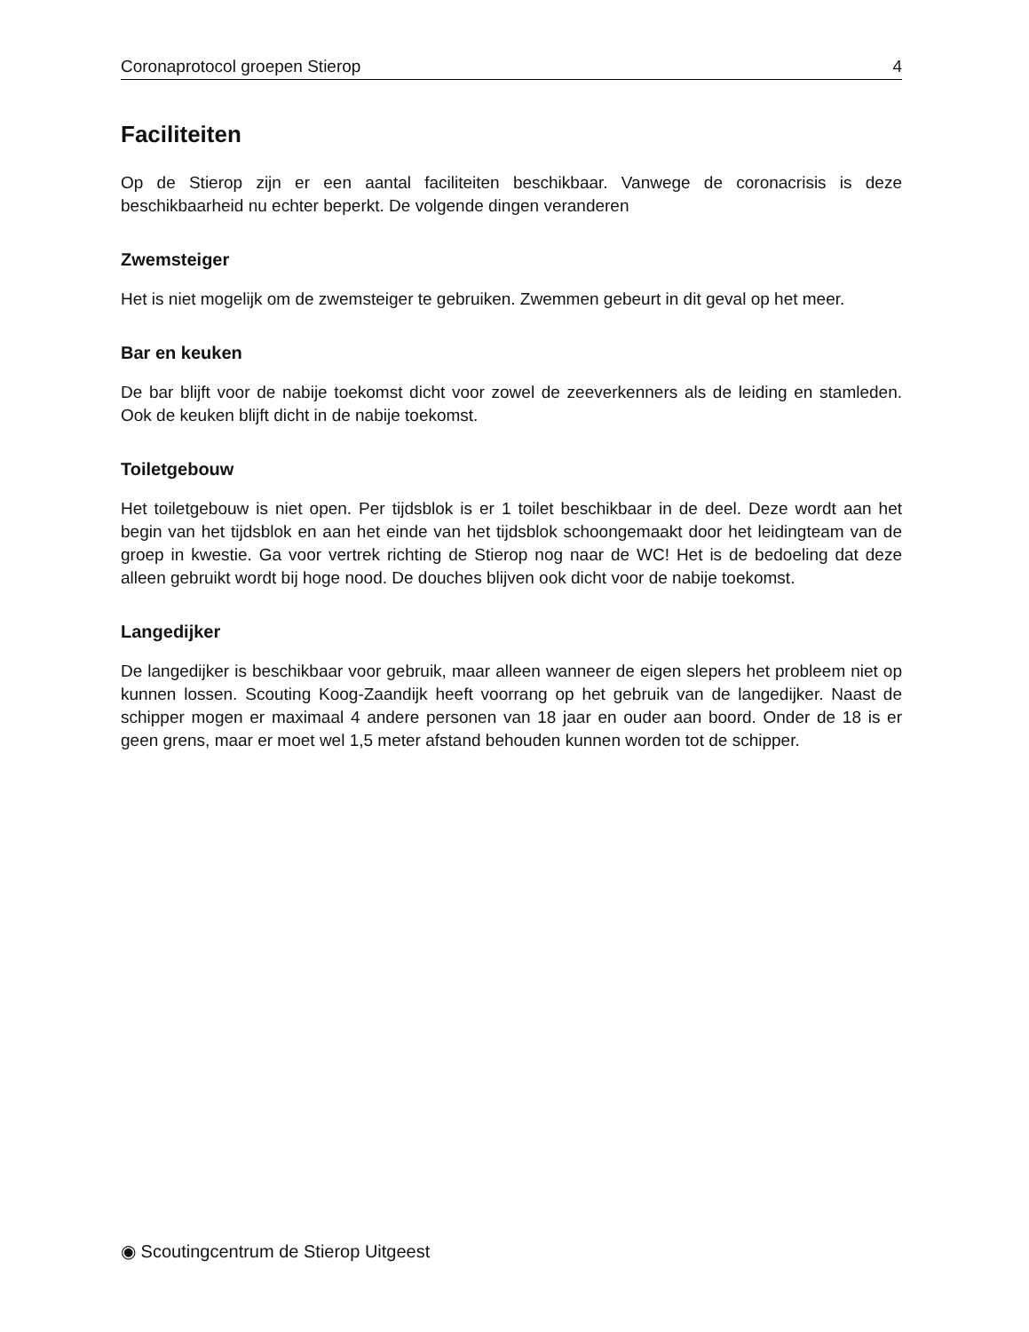Coronaprotocol groepen Stierop 4
Faciliteiten
Op de Stierop zijn er een aantal faciliteiten beschikbaar. Vanwege de coronacrisis is deze beschikbaarheid nu echter beperkt. De volgende dingen veranderen
Zwemsteiger
Het is niet mogelijk om de zwemsteiger te gebruiken. Zwemmen gebeurt in dit geval op het meer.
Bar en keuken
De bar blijft voor de nabije toekomst dicht voor zowel de zeeverkenners als de leiding en stamleden. Ook de keuken blijft dicht in de nabije toekomst.
Toiletgebouw
Het toiletgebouw is niet open. Per tijdsblok is er 1 toilet beschikbaar in de deel. Deze wordt aan het begin van het tijdsblok en aan het einde van het tijdsblok schoongemaakt door het leidingteam van de groep in kwestie. Ga voor vertrek richting de Stierop nog naar de WC! Het is de bedoeling dat deze alleen gebruikt wordt bij hoge nood. De douches blijven ook dicht voor de nabije toekomst.
Langedijker
De langedijker is beschikbaar voor gebruik, maar alleen wanneer de eigen slepers het probleem niet op kunnen lossen. Scouting Koog-Zaandijk heeft voorrang op het gebruik van de langedijker. Naast de schipper mogen er maximaal 4 andere personen van 18 jaar en ouder aan boord. Onder de 18 is er geen grens, maar er moet wel 1,5 meter afstand behouden kunnen worden tot de schipper.
◉ Scoutingcentrum de Stierop Uitgeest